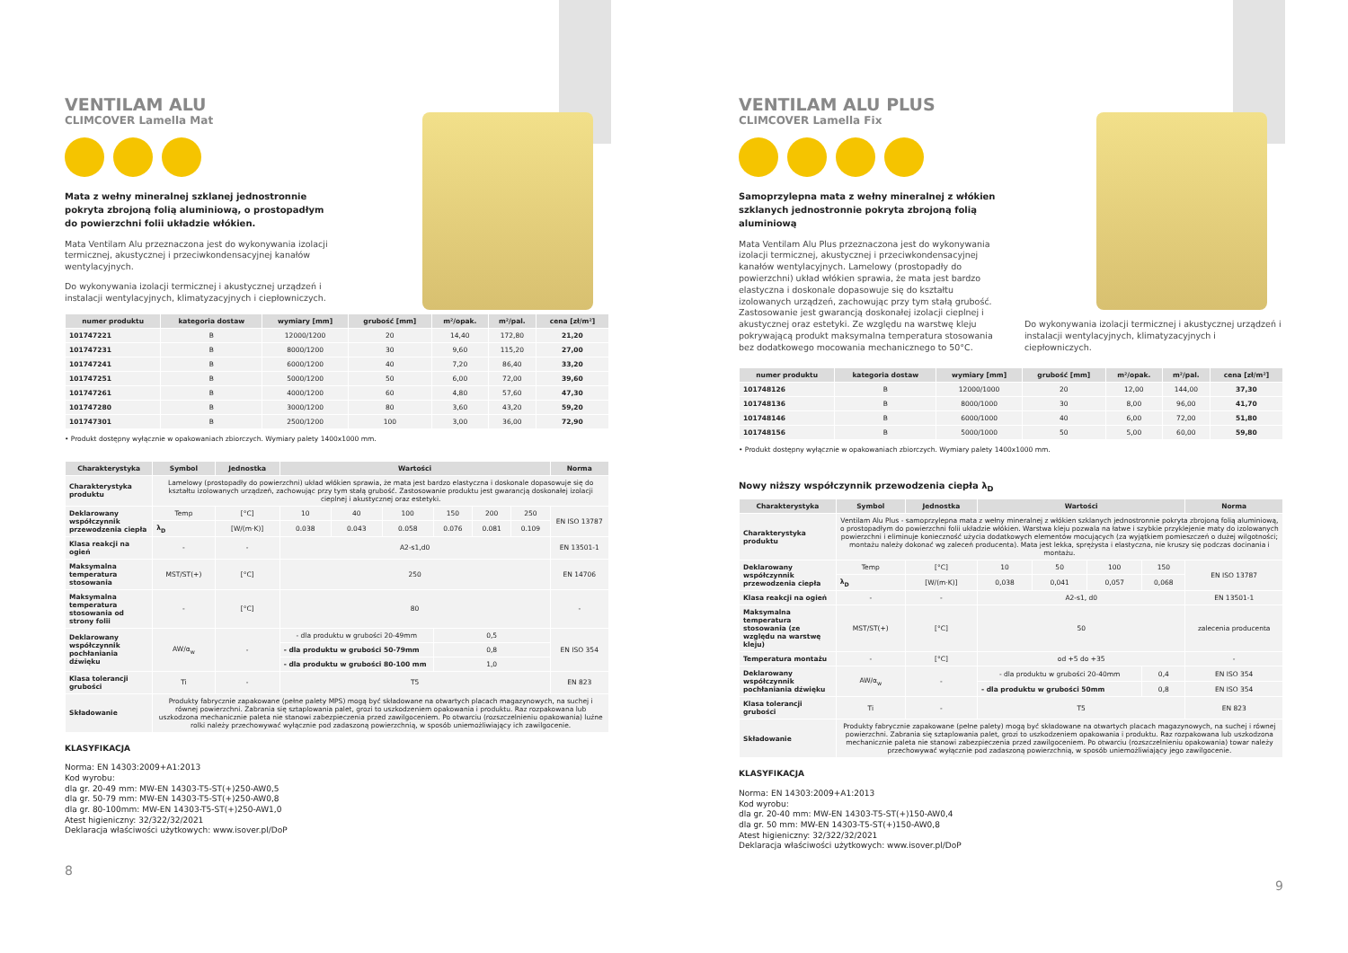VENTILAM ALU
CLIMCOVER Lamella Mat
Mata z wełny mineralnej szklanej jednostronnie pokryta zbrojoną folią aluminiową, o prostopadłym do powierzchni folii układzie włókien.
Mata Ventilam Alu przeznaczona jest do wykonywania izolacji termicznej, akustycznej i przeciwkondensacyjnej kanałów wentylacyjnych.
Do wykonywania izolacji termicznej i akustycznej urządzeń i instalacji wentylacyjnych, klimatyzacyjnych i ciepłowniczych.
| numer produktu | kategoria dostaw | wymiary [mm] | grubość [mm] | m²/opak. | m²/pal. | cena [zł/m²] |
| --- | --- | --- | --- | --- | --- | --- |
| 101747221 | B | 12000/1200 | 20 | 14,40 | 172,80 | 21,20 |
| 101747231 | B | 8000/1200 | 30 | 9,60 | 115,20 | 27,00 |
| 101747241 | B | 6000/1200 | 40 | 7,20 | 86,40 | 33,20 |
| 101747251 | B | 5000/1200 | 50 | 6,00 | 72,00 | 39,60 |
| 101747261 | B | 4000/1200 | 60 | 4,80 | 57,60 | 47,30 |
| 101747280 | B | 3000/1200 | 80 | 3,60 | 43,20 | 59,20 |
| 101747301 | B | 2500/1200 | 100 | 3,00 | 36,00 | 72,90 |
• Produkt dostępny wyłącznie w opakowaniach zbiorczych. Wymiary palety 1400x1000 mm.
| Charakterystyka | Symbol | Jednostka | Wartości | | | | | | Norma |
| --- | --- | --- | --- | --- | --- | --- | --- | --- | --- |
| Charakterystyka produktu | Lamelowy (prostopadły do powierzchni) układ włókien sprawia, że mata jest bardzo elastyczna i doskonale dopasowuje się do kształtu izolowanych urządzeń, zachowując przy tym stałą grubość. Zastosowanie produktu jest gwarancją doskonałej izolacji cieplnej i akustycznej oraz estetyki. | | | | | | | | |
| Deklarowany współczynnik przewodzenia ciepła | Temp | [°C] | 10 | 40 | 100 | 150 | 200 | 250 | EN ISO 13787 |
| | λ<sub>D</sub> | [W/(m·K)] | 0.038 | 0.043 | 0.058 | 0.076 | 0.081 | 0.109 | |
| Klasa reakcji na ogień | - | - | A2-s1,d0 | | | | | | EN 13501-1 |
| Maksymalna temperatura stosowania | MST/ST(+) | [°C] | 250 | | | | | | EN 14706 |
| Maksymalna temperatura stosowania od strony folii | - | [°C] | 80 | | | | | | - |
| Deklarowany współczynnik pochłaniania dźwięku | AW/α<sub>w</sub> | - | - dla produktu w grubości 20-49mm | | | 0,5 | | | EN ISO 354 |
| | | | - dla produktu w grubości 50-79mm | | | 0,8 | | | |
| | | | - dla produktu w grubości 80-100 mm | | | 1,0 | | | |
| Klasa tolerancji grubości | Ti | - | T5 | | | | | | EN 823 |
| Składowanie | Produkty fabrycznie zapakowane (pełne palety MPS) mogą być składowane na otwartych placach magazynowych, na suchej i równej powierzchni. Zabrania się sztaplowania palet, grozi to uszkodzeniem opakowania i produktu. Raz rozpakowana lub uszkodzona mechanicznie paleta nie stanowi zabezpieczenia przed zawilgoceniem. Po otwarciu (rozszczelnieniu opakowania) luźne rolki należy przechowywać wyłącznie pod zadaszoną powierzchnią, w sposób uniemożliwiający ich zawilgocenie. | | | | | | | | |
KLASYFIKACJA
Norma: EN 14303:2009+A1:2013
Kod wyrobu:
dla gr. 20-49 mm: MW-EN 14303-T5-ST(+)250-AW0,5
dla gr. 50-79 mm: MW-EN 14303-T5-ST(+)250-AW0,8
dla gr. 80-100mm: MW-EN 14303-T5-ST(+)250-AW1,0
Atest higieniczny: 32/322/32/2021
Deklaracja właściwości użytkowych: www.isover.pl/DoP
8
VENTILAM ALU PLUS
CLIMCOVER Lamella Fix
Samoprzylepna mata z wełny mineralnej z włókien szklanych jednostronnie pokryta zbrojoną folią aluminiową
Mata Ventilam Alu Plus przeznaczona jest do wykonywania izolacji termicznej, akustycznej i przeciwkondensacyjnej kanałów wentylacyjnych. Lamelowy (prostopadły do powierzchni) układ włókien sprawia, że mata jest bardzo elastyczna i doskonale dopasowuje się do kształtu izolowanych urządzeń, zachowując przy tym stałą grubość. Zastosowanie jest gwarancją doskonałej izolacji cieplnej i akustycznej oraz estetyki. Ze względu na warstwę kleju pokrywającą produkt maksymalna temperatura stosowania bez dodatkowego mocowania mechanicznego to 50°C.
Do wykonywania izolacji termicznej i akustycznej urządzeń i instalacji wentylacyjnych, klimatyzacyjnych i ciepłowniczych.
| numer produktu | kategoria dostaw | wymiary [mm] | grubość [mm] | m²/opak. | m²/pal. | cena [zł/m²] |
| --- | --- | --- | --- | --- | --- | --- |
| 101748126 | B | 12000/1000 | 20 | 12,00 | 144,00 | 37,30 |
| 101748136 | B | 8000/1000 | 30 | 8,00 | 96,00 | 41,70 |
| 101748146 | B | 6000/1000 | 40 | 6,00 | 72,00 | 51,80 |
| 101748156 | B | 5000/1000 | 50 | 5,00 | 60,00 | 59,80 |
• Produkt dostępny wyłącznie w opakowaniach zbiorczych. Wymiary palety 1400x1000 mm.
Nowy niższy współczynnik przewodzenia ciepła λ<sub>D</sub>
| Charakterystyka | Symbol | Jednostka | Wartości | | | | Norma |
| --- | --- | --- | --- | --- | --- | --- | --- |
| Charakterystyka produktu | Ventilam Alu Plus - samoprzylepna mata z wełny mineralnej z włókien szklanych jednostronnie pokryta zbrojoną folią aluminiową, o prostopadłym do powierzchni folii układzie włókien. Warstwa kleju pozwala na łatwe i szybkie przyklejenie maty do izolowanych powierzchni i eliminuje konieczność użycia dodatkowych elementów mocujących (za wyjątkiem pomieszczeń o dużej wilgotności; montażu należy dokonać wg zaleceń producenta). Mata jest lekka, sprężysta i elastyczna, nie kruszy się podczas docinania i montażu. | | | | | | |
| Deklarowany współczynnik przewodzenia ciepła | Temp | [°C] | 10 | 50 | 100 | 150 | EN ISO 13787 |
| | λ<sub>D</sub> | [W/(m·K)] | 0,038 | 0,041 | 0,057 | 0,068 | |
| Klasa reakcji na ogień | - | - | A2-s1, d0 | | | | EN 13501-1 |
| Maksymalna temperatura stosowania (ze względu na warstwę kleju) | MST/ST(+) | [°C] | 50 | | | | zalecenia producenta |
| Temperatura montażu | - | [°C] | od +5 do +35 | | | | - |
| Deklarowany współczynnik pochłaniania dźwięku | AW/α<sub>w</sub> | - | - dla produktu w grubości 20-40mm | | | 0,4 | EN ISO 354 |
| | | | - dla produktu w grubości 50mm | | | 0,8 | EN ISO 354 |
| Klasa tolerancji grubości | Ti | - | T5 | | | | EN 823 |
| Składowanie | Produkty fabrycznie zapakowane (pełne palety) mogą być składowane na otwartych placach magazynowych, na suchej i równej powierzchni. Zabrania się sztaplowania palet, grozi to uszkodzeniem opakowania i produktu. Raz rozpakowana lub uszkodzona mechanicznie paleta nie stanowi zabezpieczenia przed zawilgoceniem. Po otwarciu (rozszczelnieniu opakowania) towar należy przechowywać wyłącznie pod zadaszoną powierzchnią, w sposób uniemożliwiający jego zawilgocenie. | | | | | | |
KLASYFIKACJA
Norma: EN 14303:2009+A1:2013
Kod wyrobu:
dla gr. 20-40 mm: MW-EN 14303-T5-ST(+)150-AW0,4
dla gr. 50 mm: MW-EN 14303-T5-ST(+)150-AW0,8
Atest higieniczny: 32/322/32/2021
Deklaracja właściwości użytkowych: www.isover.pl/DoP
9